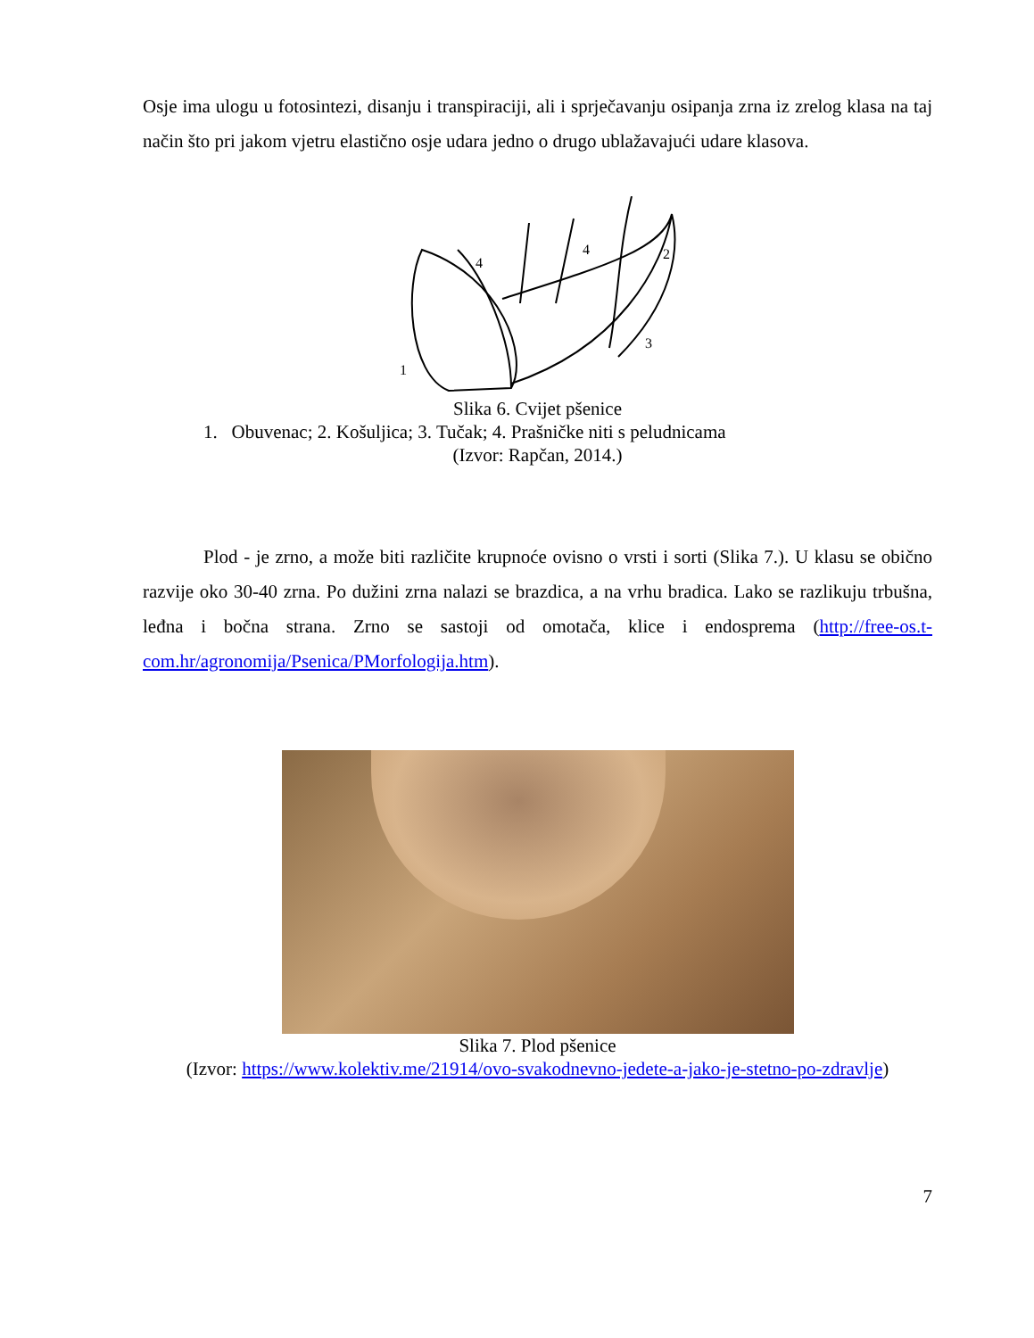Osje ima ulogu u fotosintezi, disanju i transpiraciji, ali i sprječavanju osipanja zrna iz zrelog klasa na taj način što pri jakom vjetru elastično osje udara jedno o drugo ublažavajući udare klasova.
1
2
3
4
4
Slika 6. Cvijet pšenice
1. Obuvenac; 2. Košuljica; 3. Tučak; 4. Prašničke niti s peludnicama
(Izvor: Rapčan, 2014.)
Plod - je zrno, a može biti različite krupnoće ovisno o vrsti i sorti (Slika 7.). U klasu se obično razvije oko 30-40 zrna. Po dužini zrna nalazi se brazdica, a na vrhu bradica. Lako se razlikuju trbušna, leđna i bočna strana. Zrno se sastoji od omotača, klice i endosprema (http://free-os.t-com.hr/agronomija/Psenica/PMorfologija.htm).
Slika 7. Plod pšenice
(Izvor: https://www.kolektiv.me/21914/ovo-svakodnevno-jedete-a-jako-je-stetno-po-zdravlje)
7